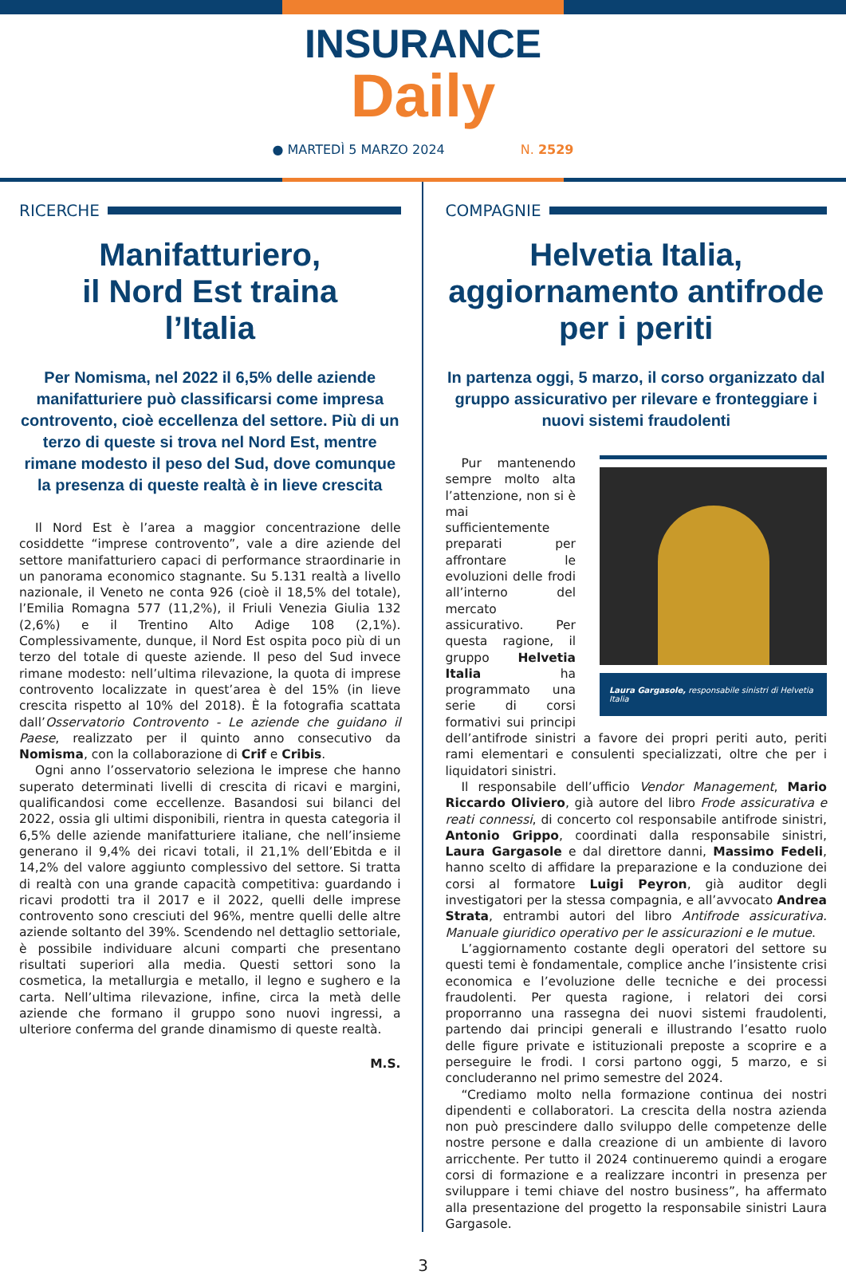INSURANCE
Daily
● MARTEDÌ 5 MARZO 2024 N. 2529
RICERCHE
Manifatturiero,
il Nord Est traina
l’Italia
Per Nomisma, nel 2022 il 6,5% delle aziende manifatturiere può classificarsi come impresa controvento, cioè eccellenza del settore. Più di un terzo di queste si trova nel Nord Est, mentre rimane modesto il peso del Sud, dove comunque la presenza di queste realtà è in lieve crescita
Il Nord Est è l’area a maggior concentrazione delle cosiddette “imprese controvento”, vale a dire aziende del settore manifatturiero capaci di performance straordinarie in un panorama economico stagnante. Su 5.131 realtà a livello nazionale, il Veneto ne conta 926 (cioè il 18,5% del totale), l’Emilia Romagna 577 (11,2%), il Friuli Venezia Giulia 132 (2,6%) e il Trentino Alto Adige 108 (2,1%). Complessivamente, dunque, il Nord Est ospita poco più di un terzo del totale di queste aziende. Il peso del Sud invece rimane modesto: nell’ultima rilevazione, la quota di imprese controvento localizzate in quest’area è del 15% (in lieve crescita rispetto al 10% del 2018). È la fotografia scattata dall’Osservatorio Controvento - Le aziende che guidano il Paese, realizzato per il quinto anno consecutivo da Nomisma, con la collaborazione di Crif e Cribis.
Ogni anno l’osservatorio seleziona le imprese che hanno superato determinati livelli di crescita di ricavi e margini, qualificandosi come eccellenze. Basandosi sui bilanci del 2022, ossia gli ultimi disponibili, rientra in questa categoria il 6,5% delle aziende manifatturiere italiane, che nell’insieme generano il 9,4% dei ricavi totali, il 21,1% dell’Ebitda e il 14,2% del valore aggiunto complessivo del settore. Si tratta di realtà con una grande capacità competitiva: guardando i ricavi prodotti tra il 2017 e il 2022, quelli delle imprese controvento sono cresciuti del 96%, mentre quelli delle altre aziende soltanto del 39%. Scendendo nel dettaglio settoriale, è possibile individuare alcuni comparti che presentano risultati superiori alla media. Questi settori sono la cosmetica, la metallurgia e metallo, il legno e sughero e la carta. Nell’ultima rilevazione, infine, circa la metà delle aziende che formano il gruppo sono nuovi ingressi, a ulteriore conferma del grande dinamismo di queste realtà.
M.S.
COMPAGNIE
Helvetia Italia,
aggiornamento antifrode
per i periti
In partenza oggi, 5 marzo, il corso organizzato dal gruppo assicurativo per rilevare e fronteggiare i nuovi sistemi fraudolenti
Laura Gargasole, responsabile sinistri di Helvetia Italia
Pur mantenendo sempre molto alta l’attenzione, non si è mai sufficientemente preparati per affrontare le evoluzioni delle frodi all’interno del mercato assicurativo. Per questa ragione, il gruppo Helvetia Italia ha programmato una serie di corsi formativi sui principi dell’antifrode sinistri a favore dei propri periti auto, periti rami elementari e consulenti specializzati, oltre che per i liquidatori sinistri.
Il responsabile dell’ufficio Vendor Management, Mario Riccardo Oliviero, già autore del libro Frode assicurativa e reati connessi, di concerto col responsabile antifrode sinistri, Antonio Grippo, coordinati dalla responsabile sinistri, Laura Gargasole e dal direttore danni, Massimo Fedeli, hanno scelto di affidare la preparazione e la conduzione dei corsi al formatore Luigi Peyron, già auditor degli investigatori per la stessa compagnia, e all’avvocato Andrea Strata, entrambi autori del libro Antifrode assicurativa. Manuale giuridico operativo per le assicurazioni e le mutue.
L’aggiornamento costante degli operatori del settore su questi temi è fondamentale, complice anche l’insistente crisi economica e l’evoluzione delle tecniche e dei processi fraudolenti. Per questa ragione, i relatori dei corsi proporranno una rassegna dei nuovi sistemi fraudolenti, partendo dai principi generali e illustrando l’esatto ruolo delle figure private e istituzionali preposte a scoprire e a perseguire le frodi. I corsi partono oggi, 5 marzo, e si concluderanno nel primo semestre del 2024.
“Crediamo molto nella formazione continua dei nostri dipendenti e collaboratori. La crescita della nostra azienda non può prescindere dallo sviluppo delle competenze delle nostre persone e dalla creazione di un ambiente di lavoro arricchente. Per tutto il 2024 continueremo quindi a erogare corsi di formazione e a realizzare incontri in presenza per sviluppare i temi chiave del nostro business”, ha affermato alla presentazione del progetto la responsabile sinistri Laura Gargasole.
3